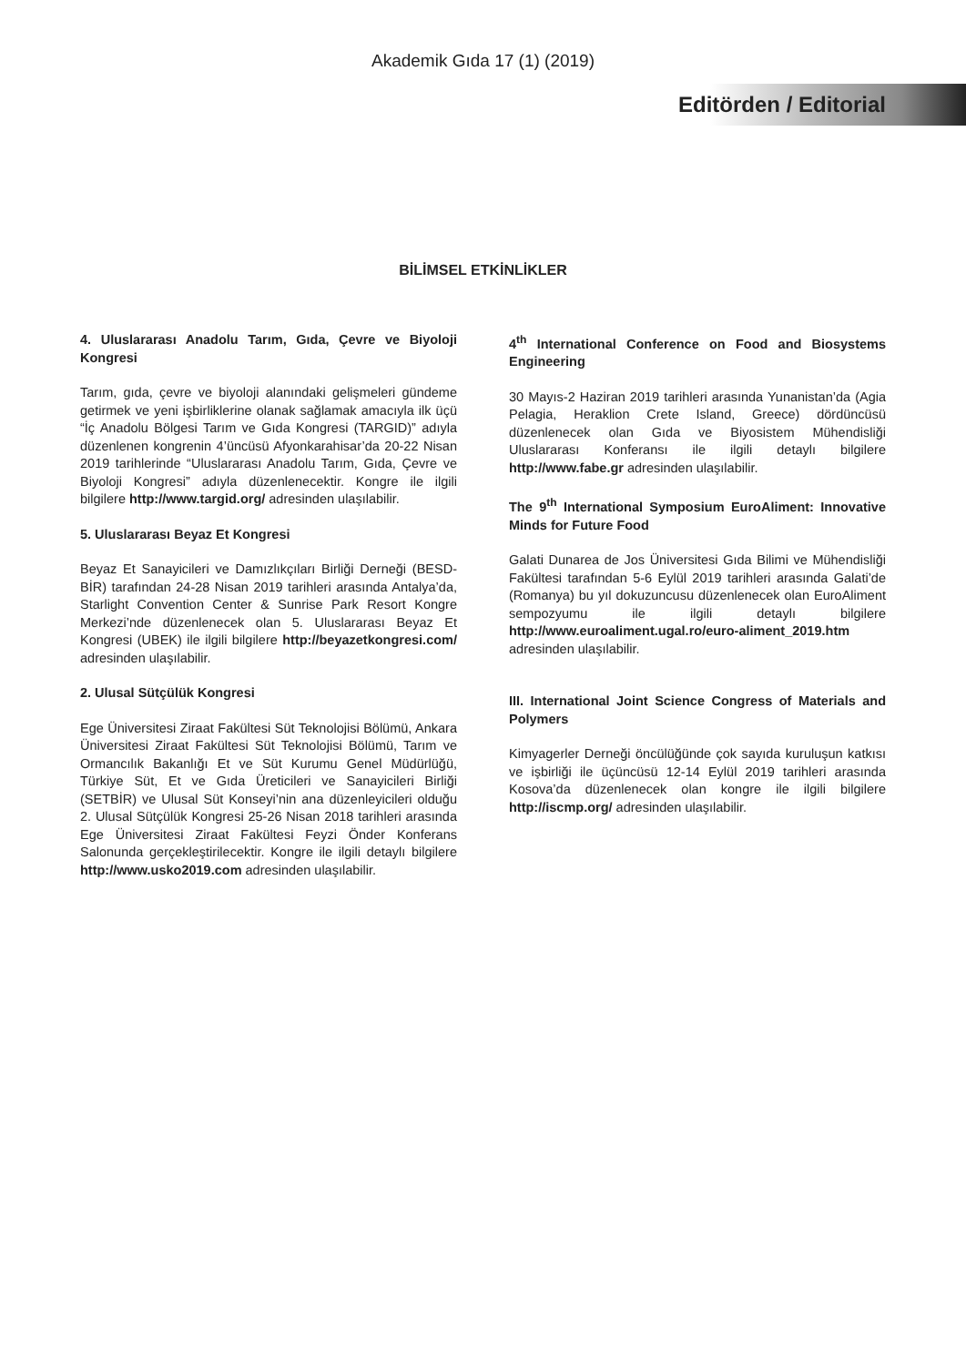Akademik Gıda 17 (1) (2019)
Editörden / Editorial
BİLİMSEL ETKİNLİKLER
4. Uluslararası Anadolu Tarım, Gıda, Çevre ve Biyoloji Kongresi
Tarım, gıda, çevre ve biyoloji alanındaki gelişmeleri gündeme getirmek ve yeni işbirliklerine olanak sağlamak amacıyla ilk üçü “İç Anadolu Bölgesi Tarım ve Gıda Kongresi (TARGID)” adıyla düzenlenen kongrenin 4’üncüsü Afyonkarahisar’da 20-22 Nisan 2019 tarihlerinde “Uluslararası Anadolu Tarım, Gıda, Çevre ve Biyoloji Kongresi” adıyla düzenlenecektir. Kongre ile ilgili bilgilere http://www.targid.org/ adresinden ulaşılabilir.
5. Uluslararası Beyaz Et Kongresi
Beyaz Et Sanayicileri ve Damızlıkçıları Birliği Derneği (BESD-BİR) tarafından 24-28 Nisan 2019 tarihleri arasında Antalya’da, Starlight Convention Center & Sunrise Park Resort Kongre Merkezi’nde düzenlenecek olan 5. Uluslararası Beyaz Et Kongresi (UBEK) ile ilgili bilgilere http://beyazetkongresi.com/ adresinden ulaşılabilir.
2. Ulusal Sütçülük Kongresi
Ege Üniversitesi Ziraat Fakültesi Süt Teknolojisi Bölümü, Ankara Üniversitesi Ziraat Fakültesi Süt Teknolojisi Bölümü, Tarım ve Ormancılık Bakanlığı Et ve Süt Kurumu Genel Müdürlüğü, Türkiye Süt, Et ve Gıda Üreticileri ve Sanayicileri Birliği (SETBİR) ve Ulusal Süt Konseyi’nin ana düzenleyicileri olduğu 2. Ulusal Sütçülük Kongresi 25-26 Nisan 2018 tarihleri arasında Ege Üniversitesi Ziraat Fakültesi Feyzi Önder Konferans Salonunda gerçekleştirilecektir. Kongre ile ilgili detaylı bilgilere http://www.usko2019.com adresinden ulaşılabilir.
4<sup>th</sup> International Conference on Food and Biosystems Engineering
30 Mayıs-2 Haziran 2019 tarihleri arasında Yunanistan’da (Agia Pelagia, Heraklion Crete Island, Greece) dördüncüsü düzenlenecek olan Gıda ve Biyosistem Mühendisliği Uluslararası Konferansı ile ilgili detaylı bilgilere http://www.fabe.gr adresinden ulaşılabilir.
The 9<sup>th</sup> International Symposium EuroAliment: Innovative Minds for Future Food
Galati Dunarea de Jos Üniversitesi Gıda Bilimi ve Mühendisliği Fakültesi tarafından 5-6 Eylül 2019 tarihleri arasında Galati’de (Romanya) bu yıl dokuzuncusu düzenlenecek olan EuroAliment sempozyumu ile ilgili detaylı bilgilere http://www.euroaliment.ugal.ro/euro-aliment_2019.htm adresinden ulaşılabilir.
III. International Joint Science Congress of Materials and Polymers
Kimyagerler Derneği öncülüğünde çok sayıda kuruluşun katkısı ve işbirliği ile üçüncüsü 12-14 Eylül 2019 tarihleri arasında Kosova’da düzenlenecek olan kongre ile ilgili bilgilere http://iscmp.org/ adresinden ulaşılabilir.